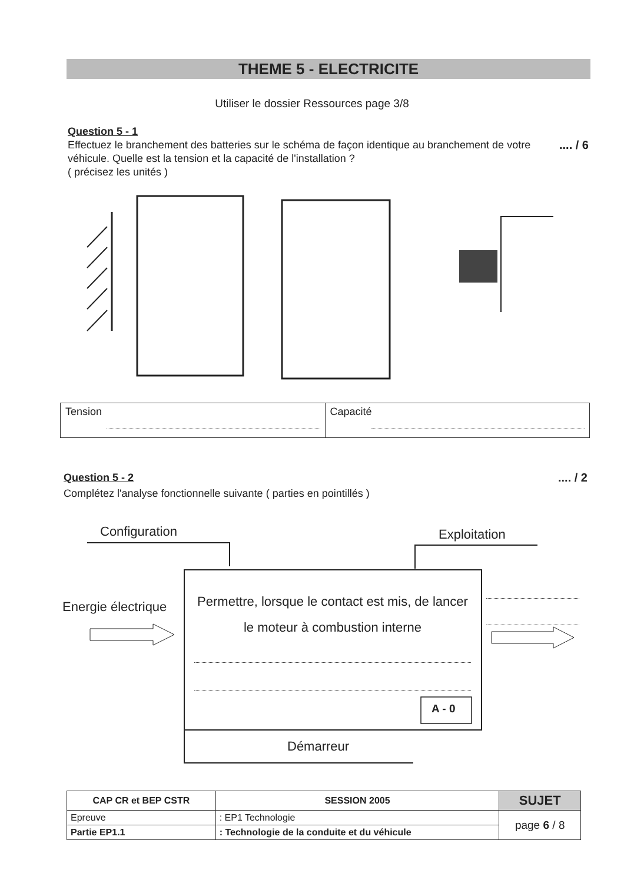THEME 5 - ELECTRICITE
Utiliser le dossier Ressources page 3/8
Question 5 - 1
.... / 6 Effectuez le branchement des batteries sur le schéma de façon identique au branchement de votre véhicule. Quelle est la tension et la capacité de l'installation ?
( précisez les unités )
| Tension | Capacité |
.... / 2 Question 5 - 2
Complétez l'analyse fonctionnelle suivante ( parties en pointillés )
Configuration Exploitation
Energie électrique
Permettre, lorsque le contact est mis, de lancer le moteur à combustion interne
A - 0
Démarreur
| CAP CR et BEP CSTR | | SESSION 2005 | SUJET |
| Epreuve | : EP1 Technologie | | page 6 / 8 |
| Partie EP1.1 | : Technologie de la conduite et du véhicule | | |